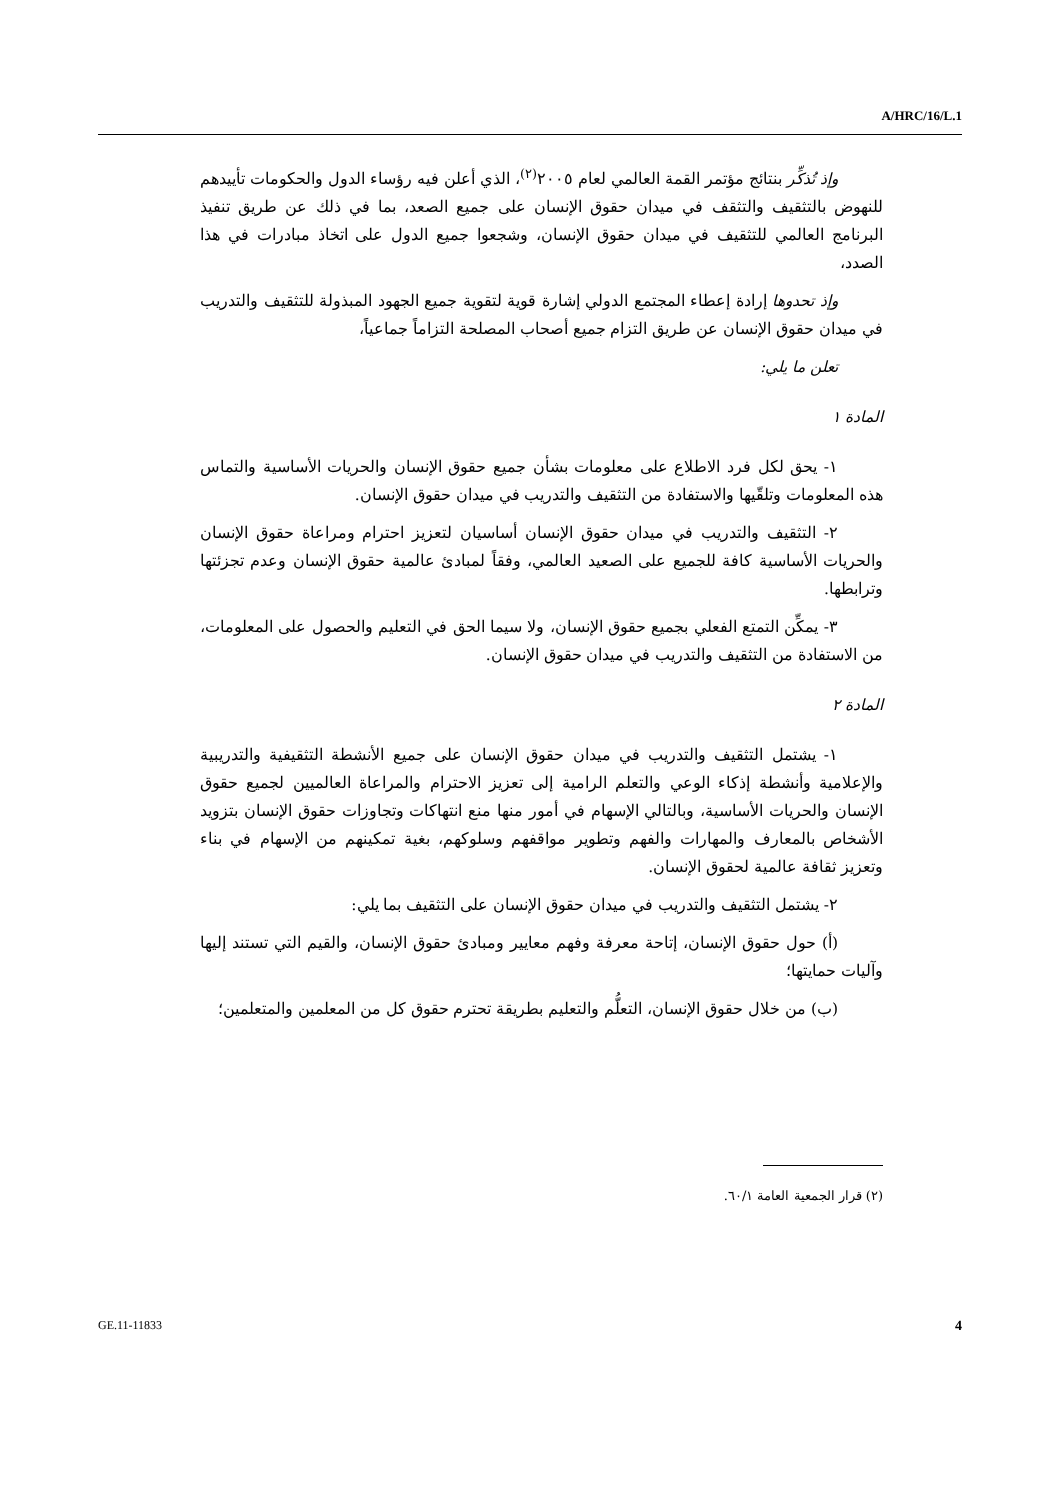A/HRC/16/L.1
وإذ تُذكِّر بنتائج مؤتمر القمة العالمي لعام ٢٠٠٥<sup>(٢)</sup>، الذي أعلن فيه رؤساء الدول والحكومات تأييدهم للنهوض بالتثقيف والتثقف في ميدان حقوق الإنسان على جميع الصعد، بما في ذلك عن طريق تنفيذ البرنامج العالمي للتثقيف في ميدان حقوق الإنسان، وشجعوا جميع الدول على اتخاذ مبادرات في هذا الصدد،
وإذ تحدوها إرادة إعطاء المجتمع الدولي إشارة قوية لتقوية جميع الجهود المبذولة للتثقيف والتدريب في ميدان حقوق الإنسان عن طريق التزام جميع أصحاب المصلحة التزاماً جماعياً،
تعلن ما يلي:
المادة ١
١- يحق لكل فرد الاطلاع على معلومات بشأن جميع حقوق الإنسان والحريات الأساسية والتماس هذه المعلومات وتلقّيها والاستفادة من التثقيف والتدريب في ميدان حقوق الإنسان.
٢- التثقيف والتدريب في ميدان حقوق الإنسان أساسيان لتعزيز احترام ومراعاة حقوق الإنسان والحريات الأساسية كافة للجميع على الصعيد العالمي، وفقاً لمبادئ عالمية حقوق الإنسان وعدم تجزئتها وترابطها.
٣- يمكِّن التمتع الفعلي بجميع حقوق الإنسان، ولا سيما الحق في التعليم والحصول على المعلومات، من الاستفادة من التثقيف والتدريب في ميدان حقوق الإنسان.
المادة ٢
١- يشتمل التثقيف والتدريب في ميدان حقوق الإنسان على جميع الأنشطة التثقيفية والتدريبية والإعلامية وأنشطة إذكاء الوعي والتعلم الرامية إلى تعزيز الاحترام والمراعاة العالميين لجميع حقوق الإنسان والحريات الأساسية، وبالتالي الإسهام في أمور منها منع انتهاكات وتجاوزات حقوق الإنسان بتزويد الأشخاص بالمعارف والمهارات والفهم وتطوير مواقفهم وسلوكهم، بغية تمكينهم من الإسهام في بناء وتعزيز ثقافة عالمية لحقوق الإنسان.
٢- يشتمل التثقيف والتدريب في ميدان حقوق الإنسان على التثقيف بما يلي:
(أ) حول حقوق الإنسان، إتاحة معرفة وفهم معايير ومبادئ حقوق الإنسان، والقيم التي تستند إليها وآليات حمايتها؛
(ب) من خلال حقوق الإنسان، التعلُّم والتعليم بطريقة تحترم حقوق كل من المعلمين والمتعلمين؛
(٢) قرار الجمعية العامة ٦٠/١.
GE.11-11833 4